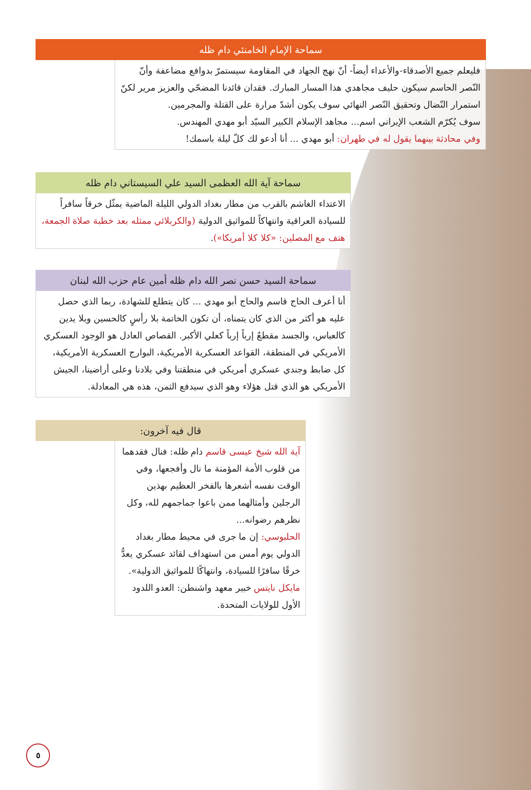سماحة الإمام الخامنئي دام ظله
فليعلم جميع الأصدقاء-والأعداء أيضاً- أنّ نهج الجهاد في المقاومة سيستمرّ بدوافع مضاعفة وأنّ النّصر الحاسم سيكون حليف مجاهدي هذا المسار المبارك. فقدان قائدنا المضحّي والعزيز مرير لكنّ استمرار النّضال وتحقيق النّصر النهائي سوف يكون أشدّ مرارة على القتلة والمجرمين.
سوف يُكرّم الشعب الإيراني اسم... مجاهد الإسلام الكبير السيّد أبو مهدي المهندس.
وفي محادثة بينهما يقول له في طهران: أبو مهدي ... أنا أدعو لك كلّ ليلة باسمك!
سماحة آية الله العظمى السيد علي السيستاني دام ظله
الاعتداء الغاشم بالقرب من مطار بغداد الدولي الليلة الماضية يمثّل خرقاً سافراً للسيادة العراقية وانتهاكاً للمواثيق الدولية (والكربلائي ممثله بعد خطبة صلاة الجمعة، هتف مع المصلين: «كلا كلا أمريكا»).
سماحة السيد حسن نصر الله دام ظله أمين عام حزب الله لبنان
أنا أعرف الحاج قاسم والحاج أبو مهدي ... كان يتطلع للشهادة، ربما الذي حصل عليه هو أكثر من الذي كان يتمناه، أن تكون الخاتمة بلا رأسٍ كالحسين وبلا يدين كالعباس، والجسد مقطعٌ إرباً إرباً كعلي الأكبر. القصاص العادل هو الوجود العسكري الأمريكي في المنطقة، القواعد العسكرية الأمريكية، البوارج العسكرية الأمريكية، كل ضابط وجندي عسكري أمريكي في منطقتنا وفي بلادنا وعلى أراضينا، الجيش الأمريكي هو الذي قتل هؤلاء وهو الذي سيدفع الثمن، هذه هي المعادلة.
قال فيه آخرون:
آية الله شيخ عيسى قاسم دام ظله: فنال فقدهما من قلوب الأمة المؤمنة ما نال وأفجعها، وفي الوقت نفسه أشعرها بالفخر العظيم بهذين الرجلين وأمثالهما ممن باعوا جماجمهم لله، وكل نظرهم رضوانه...
الحلبوسي: إن ما جرى في محيط مطار بغداد الدولي يوم أمس من استهداف لقائد عسكري يعدُّ خرقًا سافرًا للسيادة، وانتهاكًا للمواثيق الدولية».
مايكل نايتس خبير معهد واشنطن: العدو اللدود الأول للولايات المتحدة.
٥